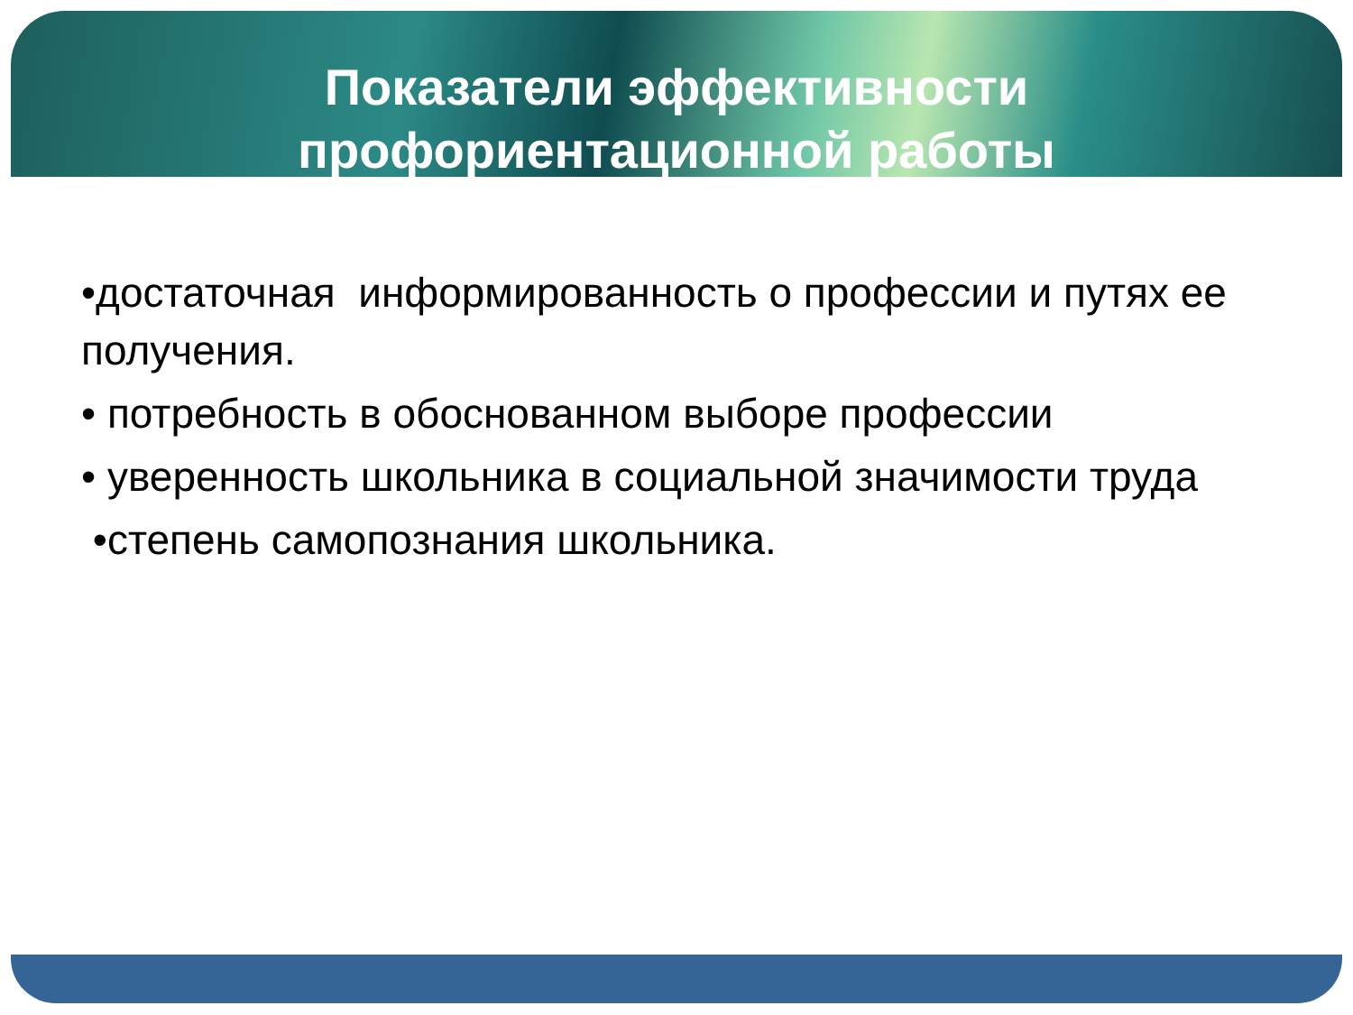Показатели эффективности
профориентационной работы
•достаточная информированность о профессии и путях ее получения.
• потребность в обоснованном выборе профессии
• уверенность школьника в социальной значимости труда
•степень самопознания школьника.